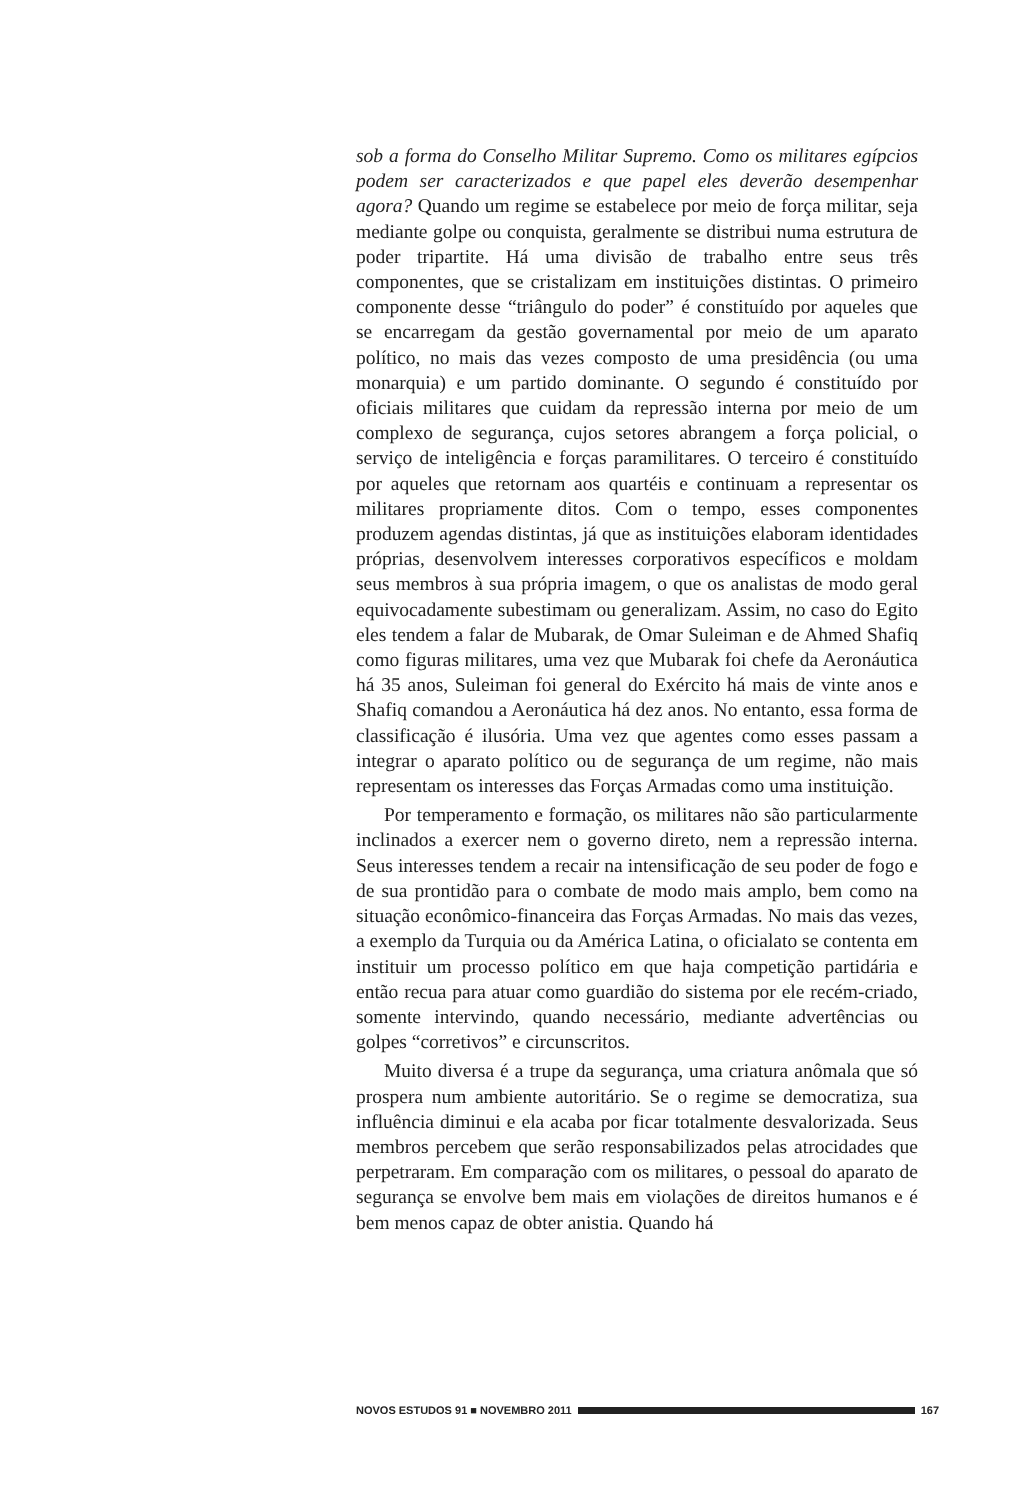sob a forma do Conselho Militar Supremo. Como os militares egípcios podem ser caracterizados e que papel eles deverão desempenhar agora? Quando um regime se estabelece por meio de força militar, seja mediante golpe ou conquista, geralmente se distribui numa estrutura de poder tripartite. Há uma divisão de trabalho entre seus três componentes, que se cristalizam em instituições distintas. O primeiro componente desse “triângulo do poder” é constituído por aqueles que se encarregam da gestão governamental por meio de um aparato político, no mais das vezes composto de uma presidência (ou uma monarquia) e um partido dominante. O segundo é constituído por oficiais militares que cuidam da repressão interna por meio de um complexo de segurança, cujos setores abrangem a força policial, o serviço de inteligência e forças paramilitares. O terceiro é constituído por aqueles que retornam aos quartéis e continuam a representar os militares propriamente ditos. Com o tempo, esses componentes produzem agendas distintas, já que as instituições elaboram identidades próprias, desenvolvem interesses corporativos específicos e moldam seus membros à sua própria imagem, o que os analistas de modo geral equivocadamente subestimam ou generalizam. Assim, no caso do Egito eles tendem a falar de Mubarak, de Omar Suleiman e de Ahmed Shafiq como figuras militares, uma vez que Mubarak foi chefe da Aeronáutica há 35 anos, Suleiman foi general do Exército há mais de vinte anos e Shafiq comandou a Aeronáutica há dez anos. No entanto, essa forma de classificação é ilusória. Uma vez que agentes como esses passam a integrar o aparato político ou de segurança de um regime, não mais representam os interesses das Forças Armadas como uma instituição.
Por temperamento e formação, os militares não são particularmente inclinados a exercer nem o governo direto, nem a repressão interna. Seus interesses tendem a recair na intensificação de seu poder de fogo e de sua prontidão para o combate de modo mais amplo, bem como na situação econômico-financeira das Forças Armadas. No mais das vezes, a exemplo da Turquia ou da América Latina, o oficialato se contenta em instituir um processo político em que haja competição partidária e então recua para atuar como guardião do sistema por ele recém-criado, somente intervindo, quando necessário, mediante advertências ou golpes “corretivos” e circunscritos.
Muito diversa é a trupe da segurança, uma criatura anômala que só prospera num ambiente autoritário. Se o regime se democratiza, sua influência diminui e ela acaba por ficar totalmente desvalorizada. Seus membros percebem que serão responsabilizados pelas atrocidades que perpetraram. Em comparação com os militares, o pessoal do aparato de segurança se envolve bem mais em violações de direitos humanos e é bem menos capaz de obter anistia. Quando há
NOVOS ESTUDOS 91 ■ NOVEMBRO 2011 167